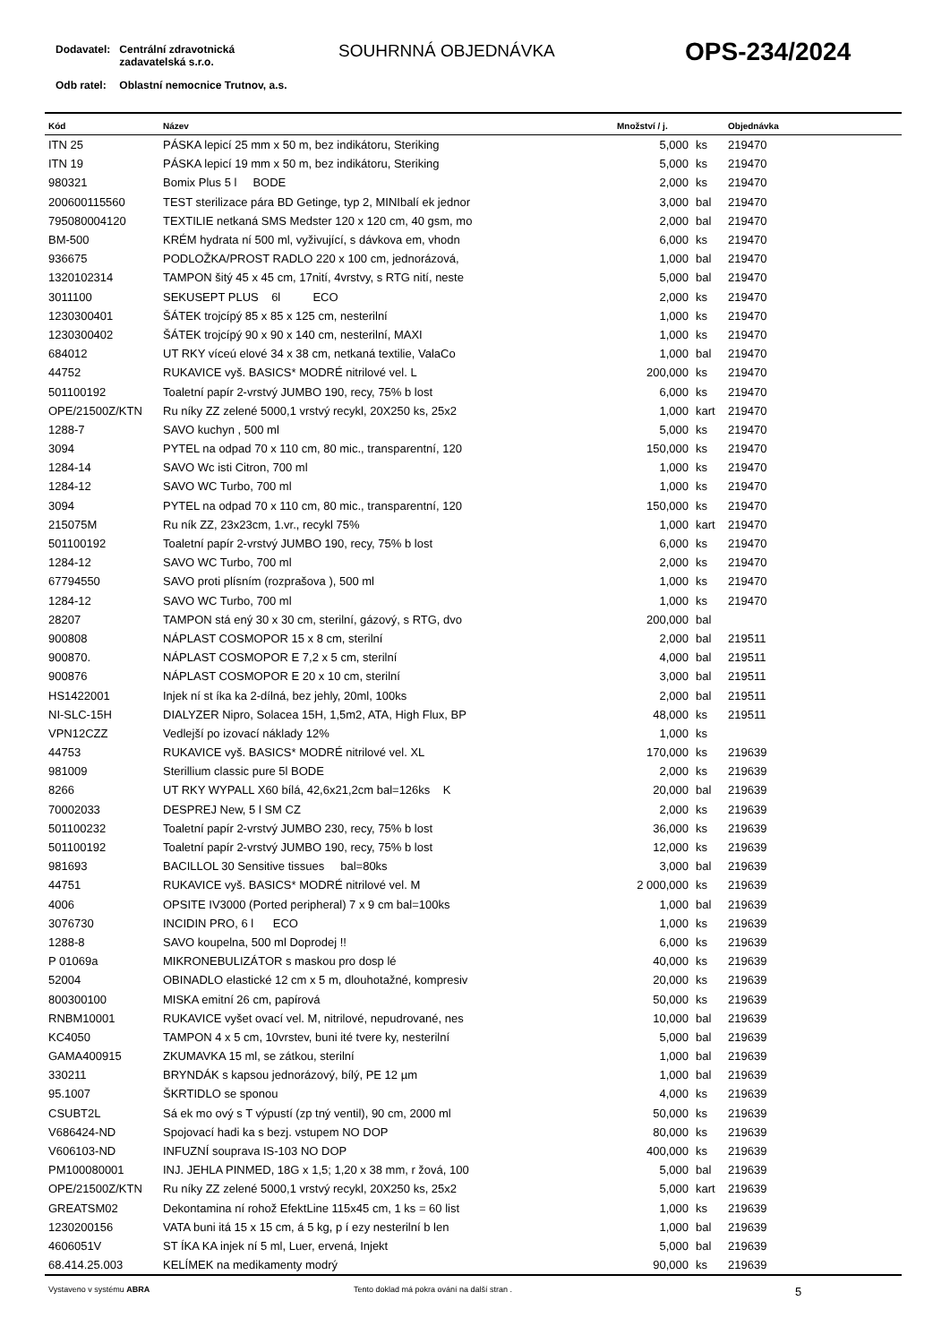| Dodavatel: | Centrální zdravotnická zadavatelská s.r.o. |
| Odb ratel: | Oblastní nemocnice Trutnov, a.s. |
SOUHRNNÁ OBJEDNÁVKA OPS-234/2024
| Kód | Název | Množství / j. | | Objednávka |
| --- | --- | --- | --- | --- |
| ITN 25 | PÁSKA lepicí 25 mm x 50 m, bez indikátoru, Steriking | 5,000 | ks | 219470 |
| ITN 19 | PÁSKA lepicí 19 mm x 50 m, bez indikátoru, Steriking | 5,000 | ks | 219470 |
| 980321 | Bomix Plus 5 l BODE | 2,000 | ks | 219470 |
| 200600115560 | TEST sterilizace pára BD Getinge, typ 2, MINIbalí ek jednor | 3,000 | bal | 219470 |
| 795080004120 | TEXTILIE netkaná SMS Medster 120 x 120 cm, 40 gsm, mo | 2,000 | bal | 219470 |
| BM-500 | KRÉM hydrata ní 500 ml, vyživující, s dávkova em, vhodn | 6,000 | ks | 219470 |
| 936675 | PODLOŽKA/PROST RADLO 220 x 100 cm, jednorázová, | 1,000 | bal | 219470 |
| 1320102314 | TAMPON šitý 45 x 45 cm, 17nití, 4vrstvy, s RTG nití, neste | 5,000 | bal | 219470 |
| 3011100 | SEKUSEPT PLUS 6l ECO | 2,000 | ks | 219470 |
| 1230300401 | ŠÁTEK trojcípý 85 x 85 x 125 cm, nesterilní | 1,000 | ks | 219470 |
| 1230300402 | ŠÁTEK trojcípý 90 x 90 x 140 cm, nesterilní, MAXI | 1,000 | ks | 219470 |
| 684012 | UT RKY víceú elové 34 x 38 cm, netkaná textilie, ValaCo | 1,000 | bal | 219470 |
| 44752 | RUKAVICE vyš. BASICS* MODRÉ nitrilové vel. L | 200,000 | ks | 219470 |
| 501100192 | Toaletní papír 2-vrstvý JUMBO 190, recy, 75% b lost | 6,000 | ks | 219470 |
| OPE/21500Z/KTN | Ru níky ZZ zelené 5000,1 vrstvý recykl, 20X250 ks, 25x2 | 1,000 | kart | 219470 |
| 1288-7 | SAVO kuchyn , 500 ml | 5,000 | ks | 219470 |
| 3094 | PYTEL na odpad 70 x 110 cm, 80 mic., transparentní, 120 | 150,000 | ks | 219470 |
| 1284-14 | SAVO Wc isti Citron, 700 ml | 1,000 | ks | 219470 |
| 1284-12 | SAVO WC Turbo, 700 ml | 1,000 | ks | 219470 |
| 3094 | PYTEL na odpad 70 x 110 cm, 80 mic., transparentní, 120 | 150,000 | ks | 219470 |
| 215075M | Ru ník ZZ, 23x23cm, 1.vr., recykl 75% | 1,000 | kart | 219470 |
| 501100192 | Toaletní papír 2-vrstvý JUMBO 190, recy, 75% b lost | 6,000 | ks | 219470 |
| 1284-12 | SAVO WC Turbo, 700 ml | 2,000 | ks | 219470 |
| 67794550 | SAVO proti plísním (rozprašova ), 500 ml | 1,000 | ks | 219470 |
| 1284-12 | SAVO WC Turbo, 700 ml | 1,000 | ks | 219470 |
| 28207 | TAMPON stá ený 30 x 30 cm, sterilní, gázový, s RTG, dvo | 200,000 | bal | |
| 900808 | NÁPLAST COSMOPOR 15 x 8 cm, sterilní | 2,000 | bal | 219511 |
| 900870. | NÁPLAST COSMOPOR E 7,2 x 5 cm, sterilní | 4,000 | bal | 219511 |
| 900876 | NÁPLAST COSMOPOR E 20 x 10 cm, sterilní | 3,000 | bal | 219511 |
| HS1422001 | Injek ní st íka ka 2-dílná, bez jehly, 20ml, 100ks | 2,000 | bal | 219511 |
| NI-SLC-15H | DIALYZER Nipro, Solacea 15H, 1,5m2, ATA, High Flux, BP | 48,000 | ks | 219511 |
| VPN12CZZ | Vedlejší po izovací náklady 12% | 1,000 | ks | |
| 44753 | RUKAVICE vyš. BASICS* MODRÉ nitrilové vel. XL | 170,000 | ks | 219639 |
| 981009 | Sterillium classic pure 5l BODE | 2,000 | ks | 219639 |
| 8266 | UT RKY WYPALL X60 bílá, 42,6x21,2cm bal=126ks K | 20,000 | bal | 219639 |
| 70002033 | DESPREJ New, 5 l SM CZ | 2,000 | ks | 219639 |
| 501100232 | Toaletní papír 2-vrstvý JUMBO 230, recy, 75% b lost | 36,000 | ks | 219639 |
| 501100192 | Toaletní papír 2-vrstvý JUMBO 190, recy, 75% b lost | 12,000 | ks | 219639 |
| 981693 | BACILLOL 30 Sensitive tissues bal=80ks | 3,000 | bal | 219639 |
| 44751 | RUKAVICE vyš. BASICS* MODRÉ nitrilové vel. M | 2 000,000 | ks | 219639 |
| 4006 | OPSITE IV3000 (Ported peripheral) 7 x 9 cm bal=100ks | 1,000 | bal | 219639 |
| 3076730 | INCIDIN PRO, 6 l ECO | 1,000 | ks | 219639 |
| 1288-8 | SAVO koupelna, 500 ml Doprodej !! | 6,000 | ks | 219639 |
| P 01069a | MIKRONEBULIZÁTOR s maskou pro dosp lé | 40,000 | ks | 219639 |
| 52004 | OBINADLO elastické 12 cm x 5 m, dlouhotažné, kompresiv | 20,000 | ks | 219639 |
| 800300100 | MISKA emitní 26 cm, papírová | 50,000 | ks | 219639 |
| RNBM10001 | RUKAVICE vyšet ovací vel. M, nitrilové, nepudrované, nes | 10,000 | bal | 219639 |
| KC4050 | TAMPON 4 x 5 cm, 10vrstev, buni ité tvere ky, nesterilní | 5,000 | bal | 219639 |
| GAMA400915 | ZKUMAVKA 15 ml, se zátkou, sterilní | 1,000 | bal | 219639 |
| 330211 | BRYNDÁK s kapsou jednorázový, bílý, PE 12 µm | 1,000 | bal | 219639 |
| 95.1007 | ŠKRTIDLO se sponou | 4,000 | ks | 219639 |
| CSUBT2L | Sá ek mo ový s T výpustí (zp tný ventil), 90 cm, 2000 ml | 50,000 | ks | 219639 |
| V686424-ND | Spojovací hadi ka s bezj. vstupem NO DOP | 80,000 | ks | 219639 |
| V606103-ND | INFUZNÍ souprava IS-103 NO DOP | 400,000 | ks | 219639 |
| PM100080001 | INJ. JEHLA PINMED, 18G x 1,5; 1,20 x 38 mm, r žová, 100 | 5,000 | bal | 219639 |
| OPE/21500Z/KTN | Ru níky ZZ zelené 5000,1 vrstvý recykl, 20X250 ks, 25x2 | 5,000 | kart | 219639 |
| GREATSM02 | Dekontamina ní rohož EfektLine 115x45 cm, 1 ks = 60 list | 1,000 | ks | 219639 |
| 1230200156 | VATA buni itá 15 x 15 cm, á 5 kg, p í ezy nesterilní b len | 1,000 | bal | 219639 |
| 4606051V | ST ÍKA KA injek ní 5 ml, Luer, ervená, Injekt | 5,000 | bal | 219639 |
| 68.414.25.003 | KELÍMEK na medikamenty modrý | 90,000 | ks | 219639 |
Vystaveno v systému ABRA Tento doklad má pokra ování na další stran .
5